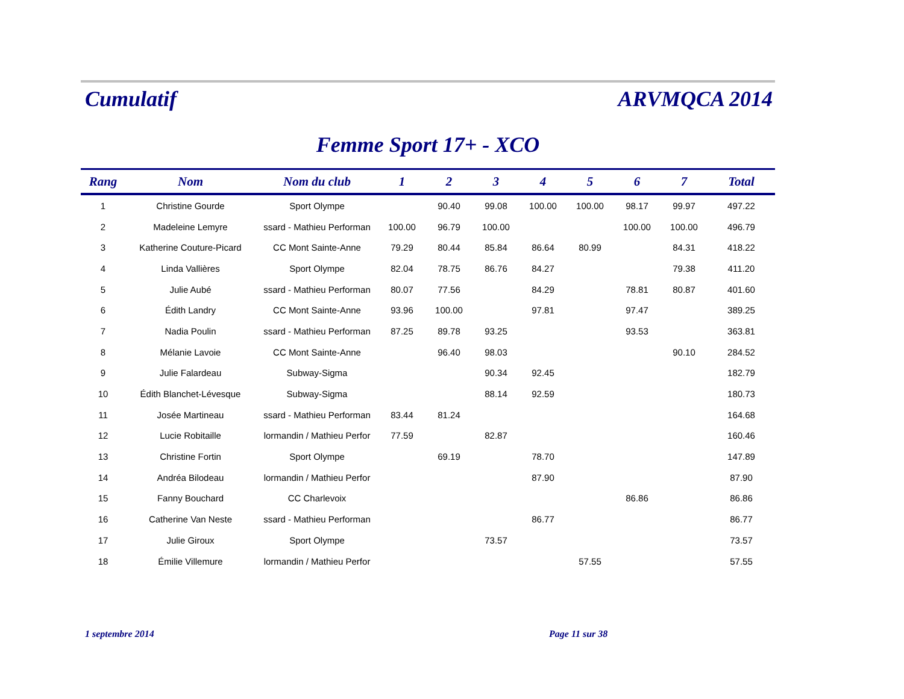Cumulatif ARVMQCA 2014
Femme Sport 17+ - XCO
| Rang | Nom | Nom du club | 1 | 2 | 3 | 4 | 5 | 6 | 7 | Total |
| --- | --- | --- | --- | --- | --- | --- | --- | --- | --- | --- |
| 1 | Christine Gourde | Sport Olympe | | 90.40 | 99.08 | 100.00 | 100.00 | 98.17 | 99.97 | 497.22 |
| 2 | Madeleine Lemyre | ssard - Mathieu Performan | 100.00 | 96.79 | 100.00 | | | 100.00 | 100.00 | 496.79 |
| 3 | Katherine Couture-Picard | CC Mont Sainte-Anne | 79.29 | 80.44 | 85.84 | 86.64 | 80.99 | | 84.31 | 418.22 |
| 4 | Linda Vallières | Sport Olympe | 82.04 | 78.75 | 86.76 | 84.27 | | | 79.38 | 411.20 |
| 5 | Julie Aubé | ssard - Mathieu Performan | 80.07 | 77.56 | | 84.29 | | 78.81 | 80.87 | 401.60 |
| 6 | Édith Landry | CC Mont Sainte-Anne | 93.96 | 100.00 | | 97.81 | | 97.47 | | 389.25 |
| 7 | Nadia Poulin | ssard - Mathieu Performan | 87.25 | 89.78 | 93.25 | | | 93.53 | | 363.81 |
| 8 | Mélanie Lavoie | CC Mont Sainte-Anne | | 96.40 | 98.03 | | | | 90.10 | 284.52 |
| 9 | Julie Falardeau | Subway-Sigma | | | 90.34 | 92.45 | | | | 182.79 |
| 10 | Édith Blanchet-Lévesque | Subway-Sigma | | | 88.14 | 92.59 | | | | 180.73 |
| 11 | Josée Martineau | ssard - Mathieu Performan | 83.44 | 81.24 | | | | | | 164.68 |
| 12 | Lucie Robitaille | lormandin / Mathieu Perfor | 77.59 | | 82.87 | | | | | 160.46 |
| 13 | Christine Fortin | Sport Olympe | | 69.19 | | 78.70 | | | | 147.89 |
| 14 | Andréa Bilodeau | lormandin / Mathieu Perfor | | | | 87.90 | | | | 87.90 |
| 15 | Fanny Bouchard | CC Charlevoix | | | | | | 86.86 | | 86.86 |
| 16 | Catherine Van Neste | ssard - Mathieu Performan | | | | 86.77 | | | | 86.77 |
| 17 | Julie Giroux | Sport Olympe | | | 73.57 | | | | | 73.57 |
| 18 | Émilie Villemure | lormandin / Mathieu Perfor | | | | | 57.55 | | | 57.55 |
1 septembre 2014 Page 11 sur 38